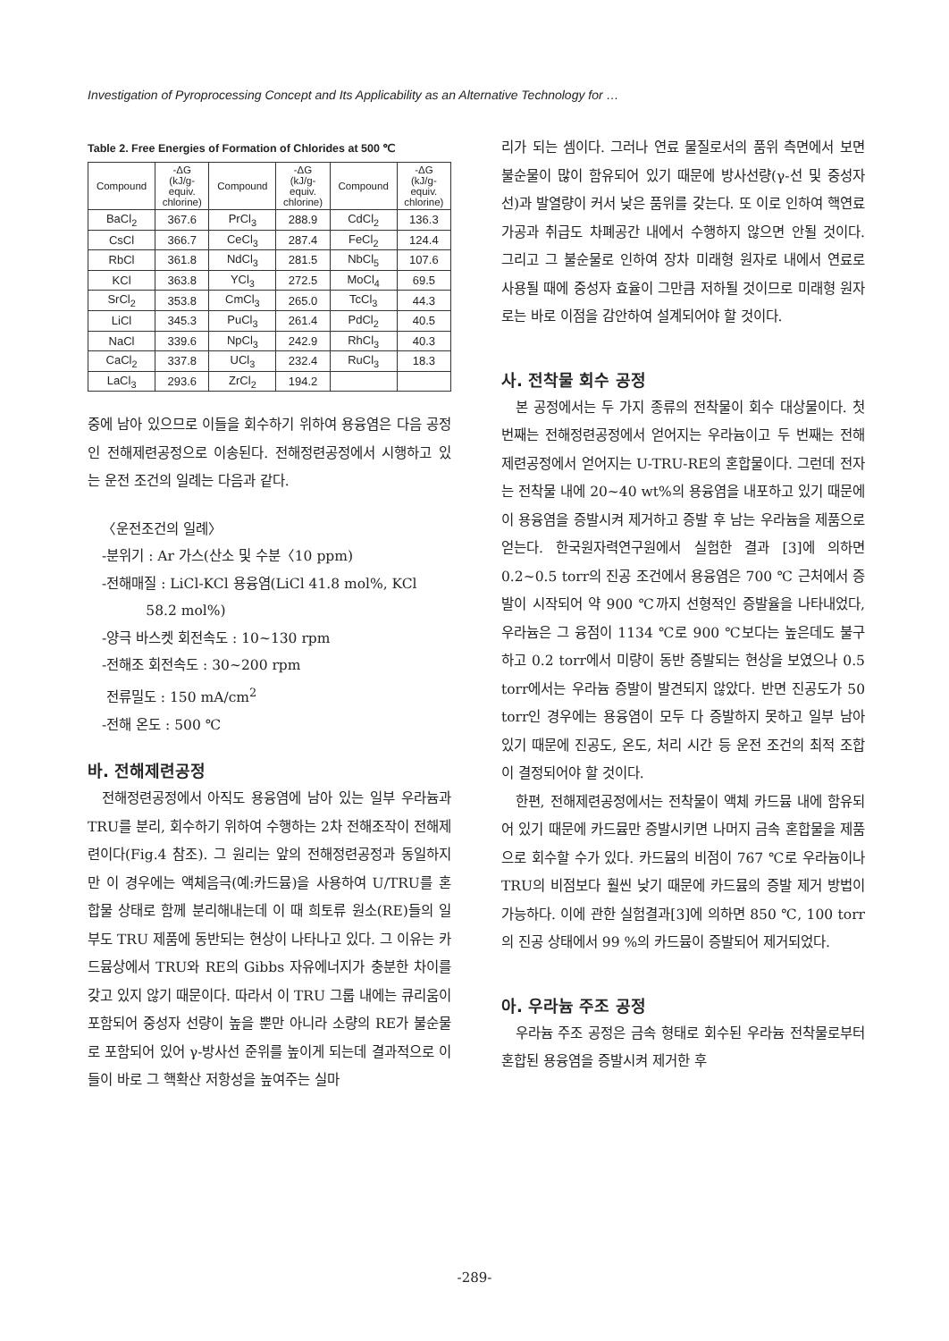Investigation of Pyroprocessing Concept and Its Applicability as an Alternative Technology for …
Table 2. Free Energies of Formation of Chlorides at 500 ℃
| Compound | -ΔG (kJ/g- equiv. chlorine) | Compound | -ΔG (kJ/g- equiv. chlorine) | Compound | -ΔG (kJ/g- equiv. chlorine) |
| --- | --- | --- | --- | --- | --- |
| BaCl<sub>2</sub> | 367.6 | PrCl<sub>3</sub> | 288.9 | CdCl<sub>2</sub> | 136.3 |
| CsCl | 366.7 | CeCl<sub>3</sub> | 287.4 | FeCl<sub>2</sub> | 124.4 |
| RbCl | 361.8 | NdCl<sub>3</sub> | 281.5 | NbCl<sub>5</sub> | 107.6 |
| KCl | 363.8 | YCl<sub>3</sub> | 272.5 | MoCl<sub>4</sub> | 69.5 |
| SrCl<sub>2</sub> | 353.8 | CmCl<sub>3</sub> | 265.0 | TcCl<sub>3</sub> | 44.3 |
| LiCl | 345.3 | PuCl<sub>3</sub> | 261.4 | PdCl<sub>2</sub> | 40.5 |
| NaCl | 339.6 | NpCl<sub>3</sub> | 242.9 | RhCl<sub>3</sub> | 40.3 |
| CaCl<sub>2</sub> | 337.8 | UCl<sub>3</sub> | 232.4 | RuCl<sub>3</sub> | 18.3 |
| LaCl<sub>3</sub> | 293.6 | ZrCl<sub>2</sub> | 194.2 | | |
중에 남아 있으므로 이들을 회수하기 위하여 용융염은 다음 공정인 전해제련공정으로 이송된다. 전해정련공정에서 시행하고 있는 운전 조건의 일례는 다음과 같다.
〈운전조건의 일례〉
-분위기 : Ar 가스(산소 및 수분〈10 ppm)
-전해매질 : LiCl-KCl 용융염(LiCl 41.8 mol%, KCl
58.2 mol%)
-양극 바스켓 회전속도 : 10~130 rpm
-전해조 회전속도 : 30~200 rpm
전류밀도 : 150 mA/cm<sup>2</sup>
-전해 온도 : 500 ℃
바. 전해제련공정
전해정련공정에서 아직도 용융염에 남아 있는 일부 우라늄과 TRU를 분리, 회수하기 위하여 수행하는 2차 전해조작이 전해제련이다(Fig.4 참조). 그 원리는 앞의 전해정련공정과 동일하지만 이 경우에는 액체음극(예:카드뮴)을 사용하여 U/TRU를 혼합물 상태로 함께 분리해내는데 이 때 희토류 원소(RE)들의 일부도 TRU 제품에 동반되는 현상이 나타나고 있다. 그 이유는 카드뮴상에서 TRU와 RE의 Gibbs 자유에너지가 충분한 차이를 갖고 있지 않기 때문이다. 따라서 이 TRU 그룹 내에는 큐리움이 포함되어 중성자 선량이 높을 뿐만 아니라 소량의 RE가 불순물로 포함되어 있어 γ-방사선 준위를 높이게 되는데 결과적으로 이들이 바로 그 핵확산 저항성을 높여주는 실마
리가 되는 셈이다. 그러나 연료 물질로서의 품위 측면에서 보면 불순물이 많이 함유되어 있기 때문에 방사선량(γ-선 및 중성자선)과 발열량이 커서 낮은 품위를 갖는다. 또 이로 인하여 핵연료 가공과 취급도 차폐공간 내에서 수행하지 않으면 안될 것이다. 그리고 그 불순물로 인하여 장차 미래형 원자로 내에서 연료로 사용될 때에 중성자 효율이 그만큼 저하될 것이므로 미래형 원자로는 바로 이점을 감안하여 설계되어야 할 것이다.
사. 전착물 회수 공정
본 공정에서는 두 가지 종류의 전착물이 회수 대상물이다. 첫 번째는 전해정련공정에서 얻어지는 우라늄이고 두 번째는 전해제련공정에서 얻어지는 U-TRU-RE의 혼합물이다. 그런데 전자는 전착물 내에 20~40 wt%의 용융염을 내포하고 있기 때문에 이 용융염을 증발시켜 제거하고 증발 후 남는 우라늄을 제품으로 얻는다. 한국원자력연구원에서 실험한 결과 [3]에 의하면 0.2~0.5 torr의 진공 조건에서 용융염은 700 ℃ 근처에서 증발이 시작되어 약 900 ℃까지 선형적인 증발율을 나타내었다, 우라늄은 그 융점이 1134 ℃로 900 ℃보다는 높은데도 불구하고 0.2 torr에서 미량이 동반 증발되는 현상을 보였으나 0.5 torr에서는 우라늄 증발이 발견되지 않았다. 반면 진공도가 50 torr인 경우에는 용융염이 모두 다 증발하지 못하고 일부 남아 있기 때문에 진공도, 온도, 처리 시간 등 운전 조건의 최적 조합이 결정되어야 할 것이다.
한편, 전해제련공정에서는 전착물이 액체 카드뮴 내에 함유되어 있기 때문에 카드뮴만 증발시키면 나머지 금속 혼합물을 제품으로 회수할 수가 있다. 카드뮴의 비점이 767 ℃로 우라늄이나 TRU의 비점보다 훨씬 낮기 때문에 카드뮴의 증발 제거 방법이 가능하다. 이에 관한 실험결과[3]에 의하면 850 ℃, 100 torr의 진공 상태에서 99 %의 카드뮴이 증발되어 제거되었다.
아. 우라늄 주조 공정
우라늄 주조 공정은 금속 형태로 회수된 우라늄 전착물로부터 혼합된 용융염을 증발시켜 제거한 후
-289-